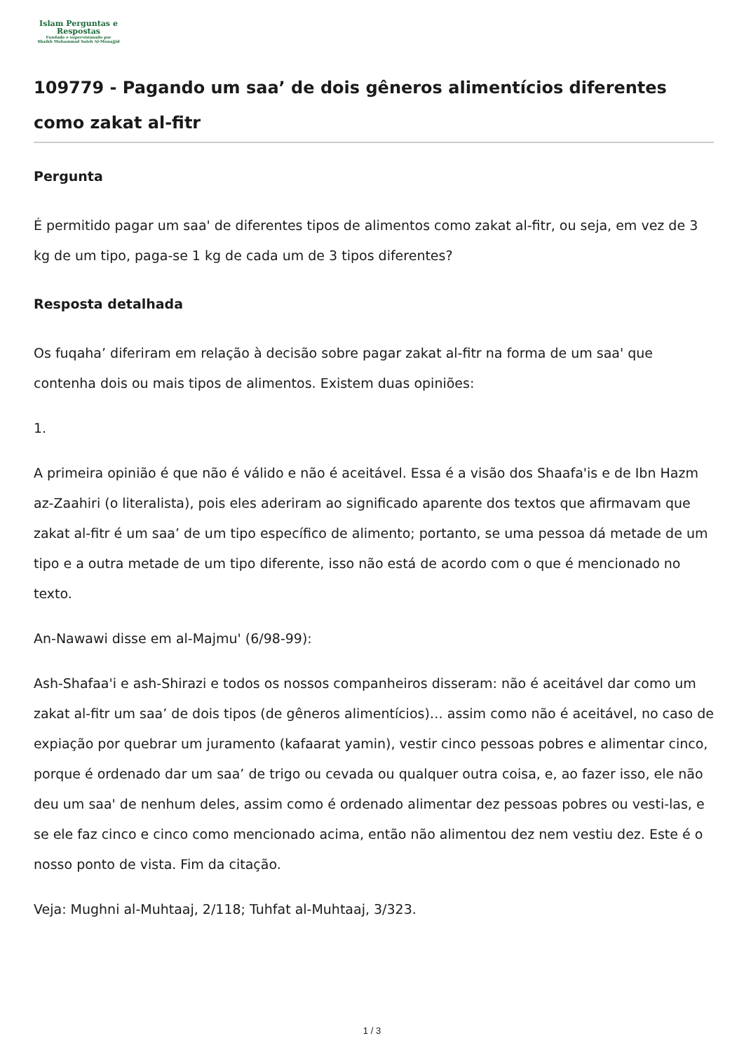Islam Perguntas e
Respostas
Fundado e supervisionado por
Shaikh Muhammad Saleh Al-Munajjid
109779 - Pagando um saa’ de dois gêneros alimentícios diferentes como zakat al-fitr
Pergunta
É permitido pagar um saa' de diferentes tipos de alimentos como zakat al-fitr, ou seja, em vez de 3 kg de um tipo, paga-se 1 kg de cada um de 3 tipos diferentes?
Resposta detalhada
Os fuqaha’ diferiram em relação à decisão sobre pagar zakat al-fitr na forma de um saa' que contenha dois ou mais tipos de alimentos. Existem duas opiniões:
1.
A primeira opinião é que não é válido e não é aceitável. Essa é a visão dos Shaafa'is e de Ibn Hazm az-Zaahiri (o literalista), pois eles aderiram ao significado aparente dos textos que afirmavam que zakat al-fitr é um saa’ de um tipo específico de alimento; portanto, se uma pessoa dá metade de um tipo e a outra metade de um tipo diferente, isso não está de acordo com o que é mencionado no texto.
An-Nawawi disse em al-Majmu' (6/98-99):
Ash-Shafaa'i e ash-Shirazi e todos os nossos companheiros disseram: não é aceitável dar como um zakat al-fitr um saa’ de dois tipos (de gêneros alimentícios)… assim como não é aceitável, no caso de expiação por quebrar um juramento (kafaarat yamin), vestir cinco pessoas pobres e alimentar cinco, porque é ordenado dar um saa’ de trigo ou cevada ou qualquer outra coisa, e, ao fazer isso, ele não deu um saa' de nenhum deles, assim como é ordenado alimentar dez pessoas pobres ou vesti-las, e se ele faz cinco e cinco como mencionado acima, então não alimentou dez nem vestiu dez. Este é o nosso ponto de vista. Fim da citação.
Veja: Mughni al-Muhtaaj, 2/118; Tuhfat al-Muhtaaj, 3/323.
1 / 3